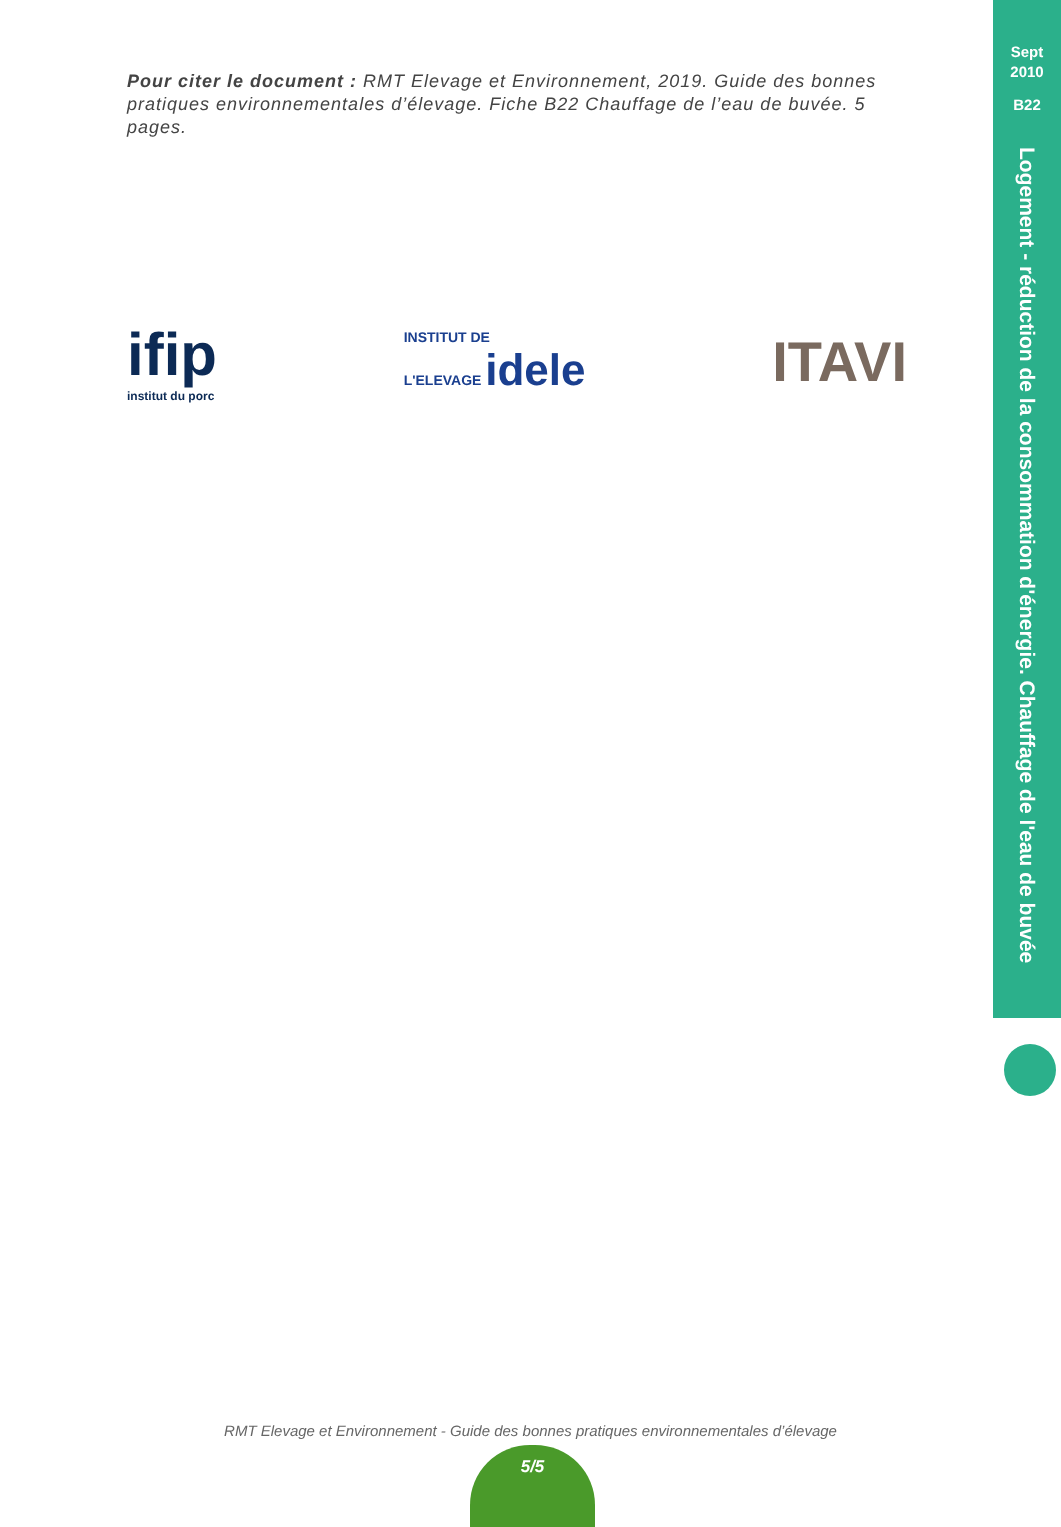Pour citer le document : RMT Elevage et Environnement, 2019. Guide des bonnes pratiques environnementales d’élevage. Fiche B22 Chauffage de l’eau de buvée. 5 pages.
Sept
2010
B22
Logement - réduction de la consommation d'énergie. Chauffage de l'eau de buvée
ifip
institut du porc
INSTITUT DE
L'ELEVAGE idele
ITAVI
RMT Elevage et Environnement - Guide des bonnes pratiques environnementales d’élevage
5/5